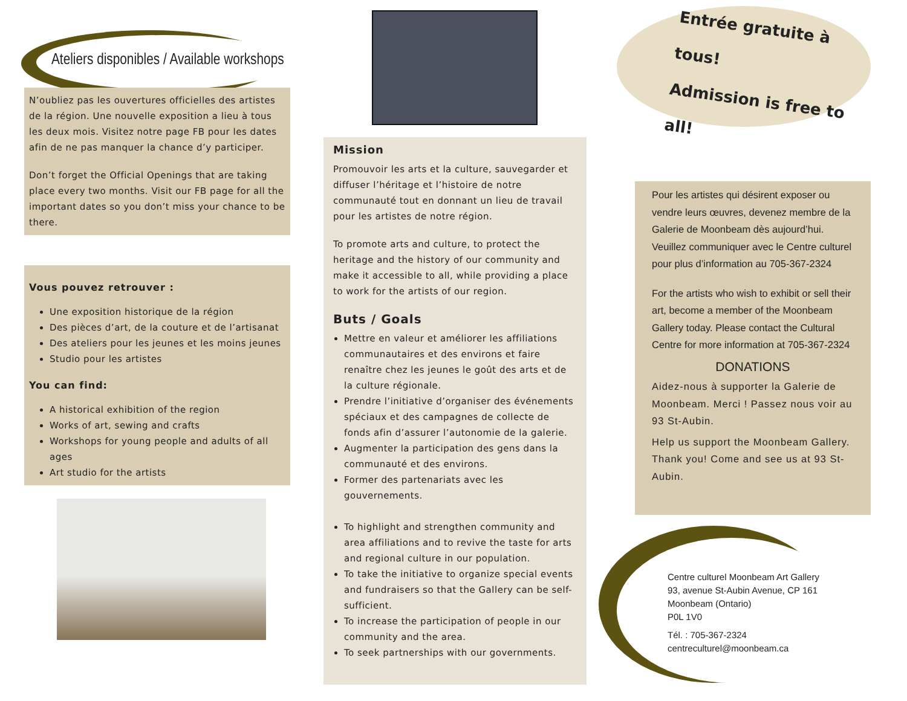Ateliers disponibles / Available workshops
N’oubliez pas les ouvertures officielles des artistes de la région. Une nouvelle exposition a lieu à tous les deux mois. Visitez notre page FB pour les dates afin de ne pas manquer la chance d’y participer.
Don’t forget the Official Openings that are taking place every two months. Visit our FB page for all the important dates so you don’t miss your chance to be there.
Vous pouvez retrouver :
Une exposition historique de la région
Des pièces d’art, de la couture et de l’artisanat
Des ateliers pour les jeunes et les moins jeunes
Studio pour les artistes
You can find:
A historical exhibition of the region
Works of art, sewing and crafts
Workshops for young people and adults of all ages
Art studio for the artists
Mission
Promouvoir les arts et la culture, sauvegarder et diffuser l’héritage et l’histoire de notre communauté tout en donnant un lieu de travail pour les artistes de notre région.
To promote arts and culture, to protect the heritage and the history of our community and make it accessible to all, while providing a place to work for the artists of our region.
Buts / Goals
Mettre en valeur et améliorer les affiliations communautaires et des environs et faire renaître chez les jeunes le goût des arts et de la culture régionale.
Prendre l’initiative d’organiser des événements spéciaux et des campagnes de collecte de fonds afin d’assurer l’autonomie de la galerie.
Augmenter la participation des gens dans la communauté et des environs.
Former des partenariats avec les gouvernements.
To highlight and strengthen community and area affiliations and to revive the taste for arts and regional culture in our population.
To take the initiative to organize special events and fundraisers so that the Gallery can be self-sufficient.
To increase the participation of people in our community and the area.
To seek partnerships with our governments.
Entrée gratuite à tous!
Admission is free to all!
Pour les artistes qui désirent exposer ou vendre leurs œuvres, devenez membre de la Galerie de Moonbeam dès aujourd’hui. Veuillez communiquer avec le Centre culturel pour plus d’information au 705-367-2324
For the artists who wish to exhibit or sell their art, become a member of the Moonbeam Gallery today. Please contact the Cultural Centre for more information at 705-367-2324
DONATIONS
Aidez-nous à supporter la Galerie de Moonbeam. Merci ! Passez nous voir au 93 St-Aubin.
Help us support the Moonbeam Gallery. Thank you! Come and see us at 93 St-Aubin.
Centre culturel Moonbeam Art Gallery
93, avenue St-Aubin Avenue, CP 161
Moonbeam (Ontario)
P0L 1V0
Tél. : 705-367-2324
centreculturel@moonbeam.ca